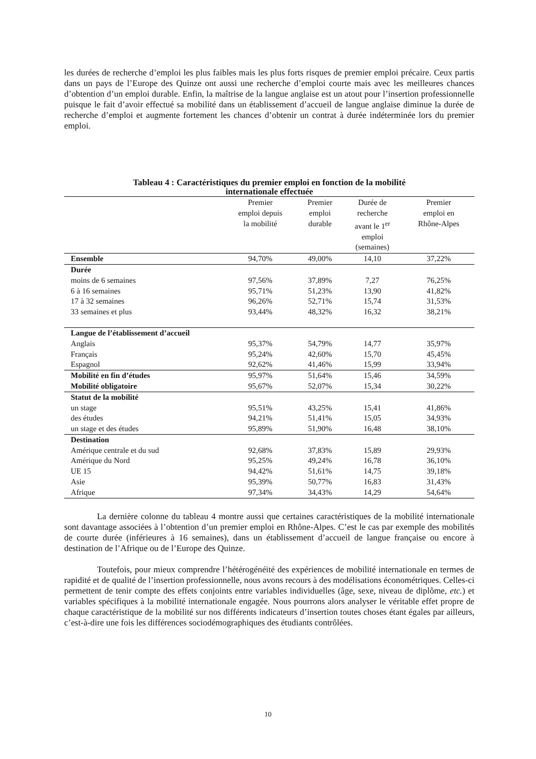les durées de recherche d’emploi les plus faibles mais les plus forts risques de premier emploi précaire. Ceux partis dans un pays de l’Europe des Quinze ont aussi une recherche d’emploi courte mais avec les meilleures chances d’obtention d’un emploi durable. Enfin, la maîtrise de la langue anglaise est un atout pour l’insertion professionnelle puisque le fait d’avoir effectué sa mobilité dans un établissement d’accueil de langue anglaise diminue la durée de recherche d’emploi et augmente fortement les chances d’obtenir un contrat à durée indéterminée lors du premier emploi.
Tableau 4 : Caractéristiques du premier emploi en fonction de la mobilité
internationale effectuée
| | Premier emploi depuis la mobilité | Premier emploi durable | Durée de recherche avant le 1<sup>er</sup> emploi (semaines) | Premier emploi en Rhône-Alpes |
| --- | --- | --- | --- | --- |
| Ensemble | 94,70% | 49,00% | 14,10 | 37,22% |
| Durée | | | | |
| moins de 6 semaines | 97,56% | 37,89% | 7,27 | 76,25% |
| 6 à 16 semaines | 95,71% | 51,23% | 13,90 | 41,82% |
| 17 à 32 semaines | 96,26% | 52,71% | 15,74 | 31,53% |
| 33 semaines et plus | 93,44% | 48,32% | 16,32 | 38,21% |
| Langue de l’établissement d’accueil | | | | |
| Anglais | 95,37% | 54,79% | 14,77 | 35,97% |
| Français | 95,24% | 42,60% | 15,70 | 45,45% |
| Espagnol | 92,62% | 41,46% | 15,99 | 33,94% |
| Mobilité en fin d’études | 95,97% | 51,64% | 15,46 | 34,59% |
| Mobilité obligatoire | 95,67% | 52,07% | 15,34 | 30,22% |
| Statut de la mobilité | | | | |
| un stage | 95,51% | 43,25% | 15,41 | 41,86% |
| des études | 94,21% | 51,41% | 15,05 | 34,93% |
| un stage et des études | 95,89% | 51,90% | 16,48 | 38,10% |
| Destination | | | | |
| Amérique centrale et du sud | 92,68% | 37,83% | 15,89 | 29,93% |
| Amérique du Nord | 95,25% | 49,24% | 16,78 | 36,10% |
| UE 15 | 94,42% | 51,61% | 14,75 | 39,18% |
| Asie | 95,39% | 50,77% | 16,83 | 31,43% |
| Afrique | 97,34% | 34,43% | 14,29 | 54,64% |
La dernière colonne du tableau 4 montre aussi que certaines caractéristiques de la mobilité internationale sont davantage associées à l’obtention d’un premier emploi en Rhône-Alpes. C’est le cas par exemple des mobilités de courte durée (inférieures à 16 semaines), dans un établissement d’accueil de langue française ou encore à destination de l’Afrique ou de l’Europe des Quinze.
Toutefois, pour mieux comprendre l’hétérogénéité des expériences de mobilité internationale en termes de rapidité et de qualité de l’insertion professionnelle, nous avons recours à des modélisations économétriques. Celles-ci permettent de tenir compte des effets conjoints entre variables individuelles (âge, sexe, niveau de diplôme, etc.) et variables spécifiques à la mobilité internationale engagée. Nous pourrons alors analyser le véritable effet propre de chaque caractéristique de la mobilité sur nos différents indicateurs d’insertion toutes choses étant égales par ailleurs, c’est-à-dire une fois les différences sociodémographiques des étudiants contrôlées.
10